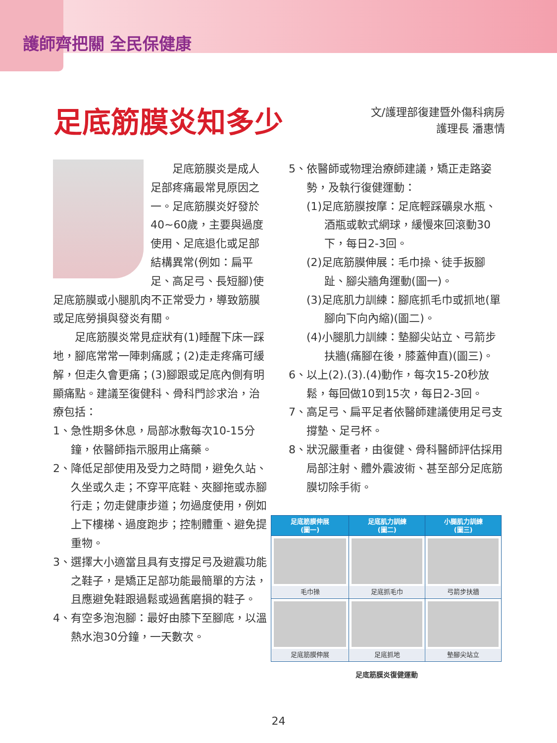護師齊把關 全民保健康
足底筋膜炎知多少
文/護理部復建暨外傷科病房
護理長 潘惠情
　　足底筋膜炎是成人足部疼痛最常見原因之一。足底筋膜炎好發於40~60歲，主要與過度使用、足底退化或足部結構異常(例如：扁平足、高足弓、長短腳)使足底筋膜或小腿肌肉不正常受力，導致筋膜或足底勞損與發炎有關。
　　足底筋膜炎常見症狀有(1)睡醒下床一踩地，腳底常常一陣刺痛感；(2)走走疼痛可緩解，但走久會更痛；(3)腳跟或足底內側有明顯痛點。建議至復健科、骨科門診求治，治療包括：
1、急性期多休息，局部冰敷每次10-15分鐘，依醫師指示服用止痛藥。
2、降低足部使用及受力之時間，避免久站、久坐或久走；不穿平底鞋、夾腳拖或赤腳行走；勿走健康步道；勿過度使用，例如上下樓梯、過度跑步；控制體重、避免提重物。
3、選擇大小適當且具有支撐足弓及避震功能之鞋子，是矯正足部功能最簡單的方法，且應避免鞋跟過鬆或過舊磨損的鞋子。
4、有空多泡泡腳：最好由膝下至腳底，以溫熱水泡30分鐘，一天數次。
5、依醫師或物理治療師建議，矯正走路姿勢，及執行復健運動：
(1)足底筋膜按摩：足底輕踩礦泉水瓶、酒瓶或軟式網球，緩慢來回滾動30下，每日2-3回。
(2)足底筋膜伸展：毛巾操、徒手扳腳趾、腳尖牆角運動(圖一)。
(3)足底肌力訓練：腳底抓毛巾或抓地(單腳向下向內縮)(圖二)。
(4)小腿肌力訓練：墊腳尖站立、弓箭步扶牆(痛腳在後，膝蓋伸直)(圖三)。
6、以上(2).(3).(4)動作，每次15-20秒放鬆，每回做10到15次，每日2-3回。
7、高足弓、扁平足者依醫師建議使用足弓支撐墊、足弓杯。
8、狀況嚴重者，由復健、骨科醫師評估採用局部注射、體外震波術、甚至部分足底筋膜切除手術。
| 足底筋膜伸展 (圖一) | 足底肌力訓練 (圖二) | 小腿肌力訓練 (圖三) |
| --- | --- | --- |
| 毛巾操 | 足底抓毛巾 | 弓箭步扶牆 |
| 足底筋膜伸展 | 足底抓地 | 墊腳尖站立 |
足底筋膜炎復健運動
24